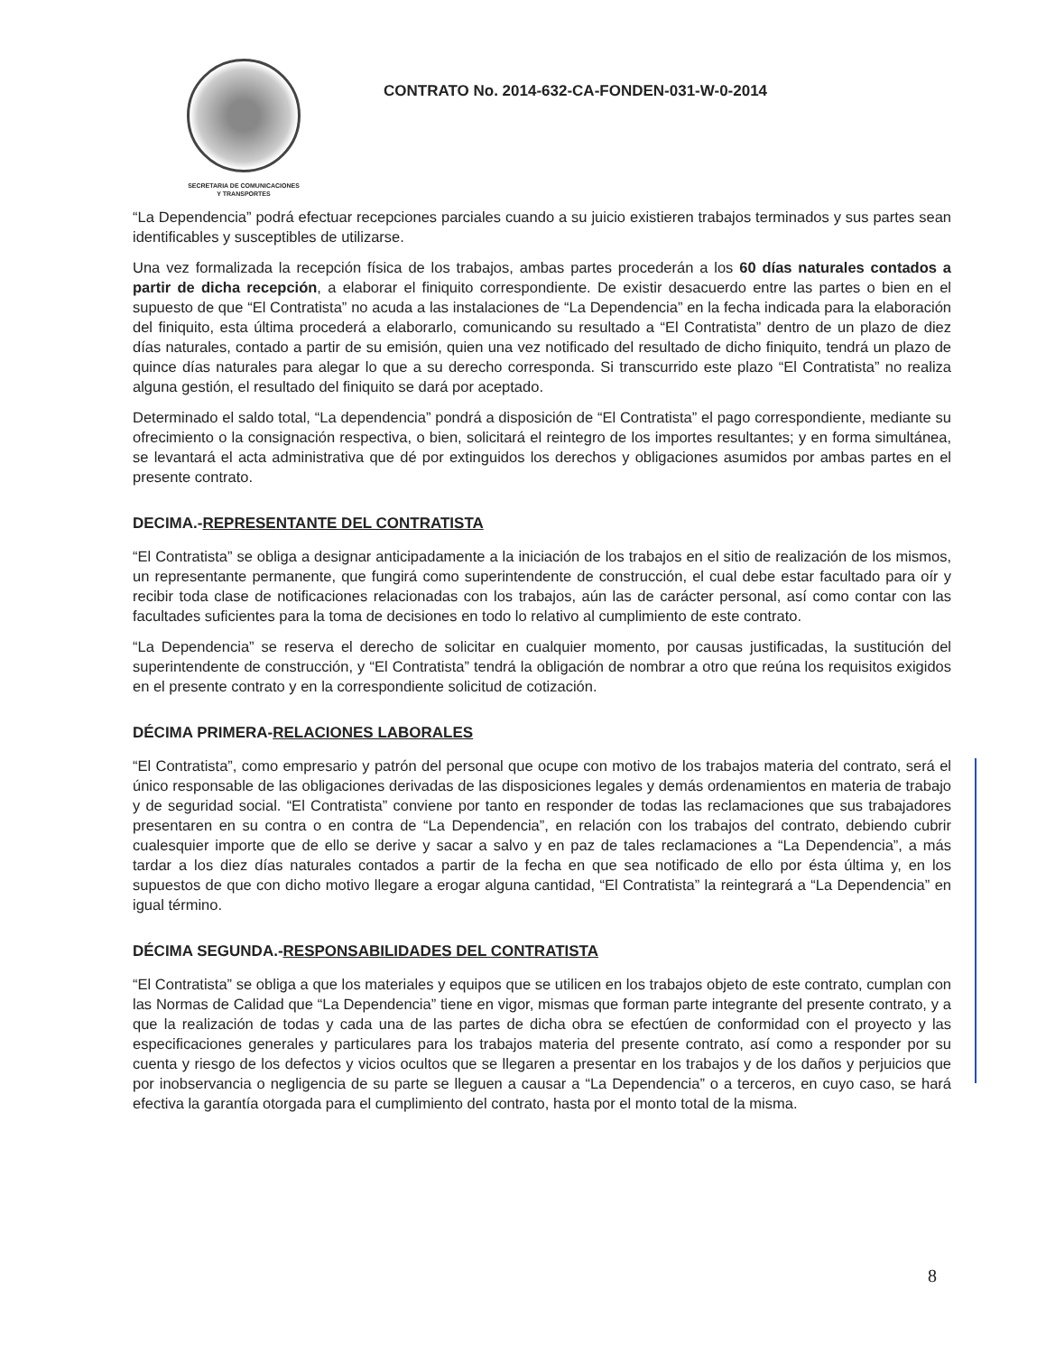SECRETARIA DE COMUNICACIONES
Y TRANSPORTES
CONTRATO No. 2014-632-CA-FONDEN-031-W-0-2014
“La Dependencia” podrá efectuar recepciones parciales cuando a su juicio existieren trabajos terminados y sus partes sean identificables y susceptibles de utilizarse.
Una vez formalizada la recepción física de los trabajos, ambas partes procederán a los 60 días naturales contados a partir de dicha recepción, a elaborar el finiquito correspondiente. De existir desacuerdo entre las partes o bien en el supuesto de que “El Contratista” no acuda a las instalaciones de “La Dependencia” en la fecha indicada para la elaboración del finiquito, esta última procederá a elaborarlo, comunicando su resultado a “El Contratista” dentro de un plazo de diez días naturales, contado a partir de su emisión, quien una vez notificado del resultado de dicho finiquito, tendrá un plazo de quince días naturales para alegar lo que a su derecho corresponda. Si transcurrido este plazo “El Contratista” no realiza alguna gestión, el resultado del finiquito se dará por aceptado.
Determinado el saldo total, “La dependencia” pondrá a disposición de “El Contratista” el pago correspondiente, mediante su ofrecimiento o la consignación respectiva, o bien, solicitará el reintegro de los importes resultantes; y en forma simultánea, se levantará el acta administrativa que dé por extinguidos los derechos y obligaciones asumidos por ambas partes en el presente contrato.
DECIMA.-REPRESENTANTE DEL CONTRATISTA
“El Contratista” se obliga a designar anticipadamente a la iniciación de los trabajos en el sitio de realización de los mismos, un representante permanente, que fungirá como superintendente de construcción, el cual debe estar facultado para oír y recibir toda clase de notificaciones relacionadas con los trabajos, aún las de carácter personal, así como contar con las facultades suficientes para la toma de decisiones en todo lo relativo al cumplimiento de este contrato.
“La Dependencia” se reserva el derecho de solicitar en cualquier momento, por causas justificadas, la sustitución del superintendente de construcción, y “El Contratista” tendrá la obligación de nombrar a otro que reúna los requisitos exigidos en el presente contrato y en la correspondiente solicitud de cotización.
DÉCIMA PRIMERA-RELACIONES LABORALES
“El Contratista”, como empresario y patrón del personal que ocupe con motivo de los trabajos materia del contrato, será el único responsable de las obligaciones derivadas de las disposiciones legales y demás ordenamientos en materia de trabajo y de seguridad social. “El Contratista” conviene por tanto en responder de todas las reclamaciones que sus trabajadores presentaren en su contra o en contra de “La Dependencia”, en relación con los trabajos del contrato, debiendo cubrir cualesquier importe que de ello se derive y sacar a salvo y en paz de tales reclamaciones a “La Dependencia”, a más tardar a los diez días naturales contados a partir de la fecha en que sea notificado de ello por ésta última y, en los supuestos de que con dicho motivo llegare a erogar alguna cantidad, “El Contratista” la reintegrará a “La Dependencia” en igual término.
DÉCIMA SEGUNDA.-RESPONSABILIDADES DEL CONTRATISTA
“El Contratista” se obliga a que los materiales y equipos que se utilicen en los trabajos objeto de este contrato, cumplan con las Normas de Calidad que “La Dependencia” tiene en vigor, mismas que forman parte integrante del presente contrato, y a que la realización de todas y cada una de las partes de dicha obra se efectúen de conformidad con el proyecto y las especificaciones generales y particulares para los trabajos materia del presente contrato, así como a responder por su cuenta y riesgo de los defectos y vicios ocultos que se llegaren a presentar en los trabajos y de los daños y perjuicios que por inobservancia o negligencia de su parte se lleguen a causar a “La Dependencia” o a terceros, en cuyo caso, se hará efectiva la garantía otorgada para el cumplimiento del contrato, hasta por el monto total de la misma.
8